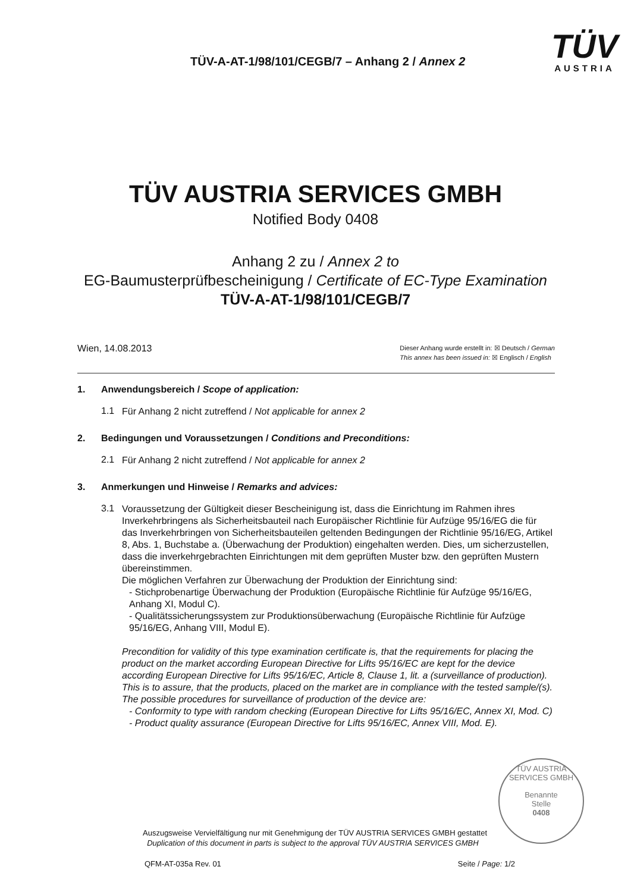TÜV-A-AT-1/98/101/CEGB/7 – Anhang 2 / Annex 2
TÜV
AUSTRIA
TÜV AUSTRIA SERVICES GMBH
Notified Body 0408
Anhang 2 zu / Annex 2 to
EG-Baumusterprüfbescheinigung / Certificate of EC-Type Examination
TÜV-A-AT-1/98/101/CEGB/7
Wien, 14.08.2013
Dieser Anhang wurde erstellt in: ☒ Deutsch / German
This annex has been issued in: ☒ Englisch / English
1. Anwendungsbereich / Scope of application:
1.1
Für Anhang 2 nicht zutreffend / Not applicable for annex 2
2. Bedingungen und Voraussetzungen / Conditions and Preconditions:
2.1
Für Anhang 2 nicht zutreffend / Not applicable for annex 2
3. Anmerkungen und Hinweise / Remarks and advices:
3.1
Voraussetzung der Gültigkeit dieser Bescheinigung ist, dass die Einrichtung im Rahmen ihres Inverkehrbringens als Sicherheitsbauteil nach Europäischer Richtlinie für Aufzüge 95/16/EG die für das Inverkehrbringen von Sicherheitsbauteilen geltenden Bedingungen der Richtlinie 95/16/EG, Artikel 8, Abs. 1, Buchstabe a. (Überwachung der Produktion) eingehalten werden. Dies, um sicherzustellen, dass die inverkehrgebrachten Einrichtungen mit dem geprüften Muster bzw. den geprüften Mustern übereinstimmen.
Die möglichen Verfahren zur Überwachung der Produktion der Einrichtung sind:
- Stichprobenartige Überwachung der Produktion (Europäische Richtlinie für Aufzüge 95/16/EG, Anhang XI, Modul C).
- Qualitätssicherungssystem zur Produktionsüberwachung (Europäische Richtlinie für Aufzüge 95/16/EG, Anhang VIII, Modul E).
Precondition for validity of this type examination certificate is, that the requirements for placing the product on the market according European Directive for Lifts 95/16/EC are kept for the device according European Directive for Lifts 95/16/EC, Article 8, Clause 1, lit. a (surveillance of production). This is to assure, that the products, placed on the market are in compliance with the tested sample/(s).
The possible procedures for surveillance of production of the device are:
- Conformity to type with random checking (European Directive for Lifts 95/16/EC, Annex XI, Mod. C)
- Product quality assurance (European Directive for Lifts 95/16/EC, Annex VIII, Mod. E).
TÜV AUSTRIA SERVICES GMBH
Benannte
Stelle
0408
Auszugsweise Vervielfältigung nur mit Genehmigung der TÜV AUSTRIA SERVICES GMBH gestattet
Duplication of this document in parts is subject to the approval TÜV AUSTRIA SERVICES GMBH
QFM-AT-035a Rev. 01 Seite / Page: 1/2